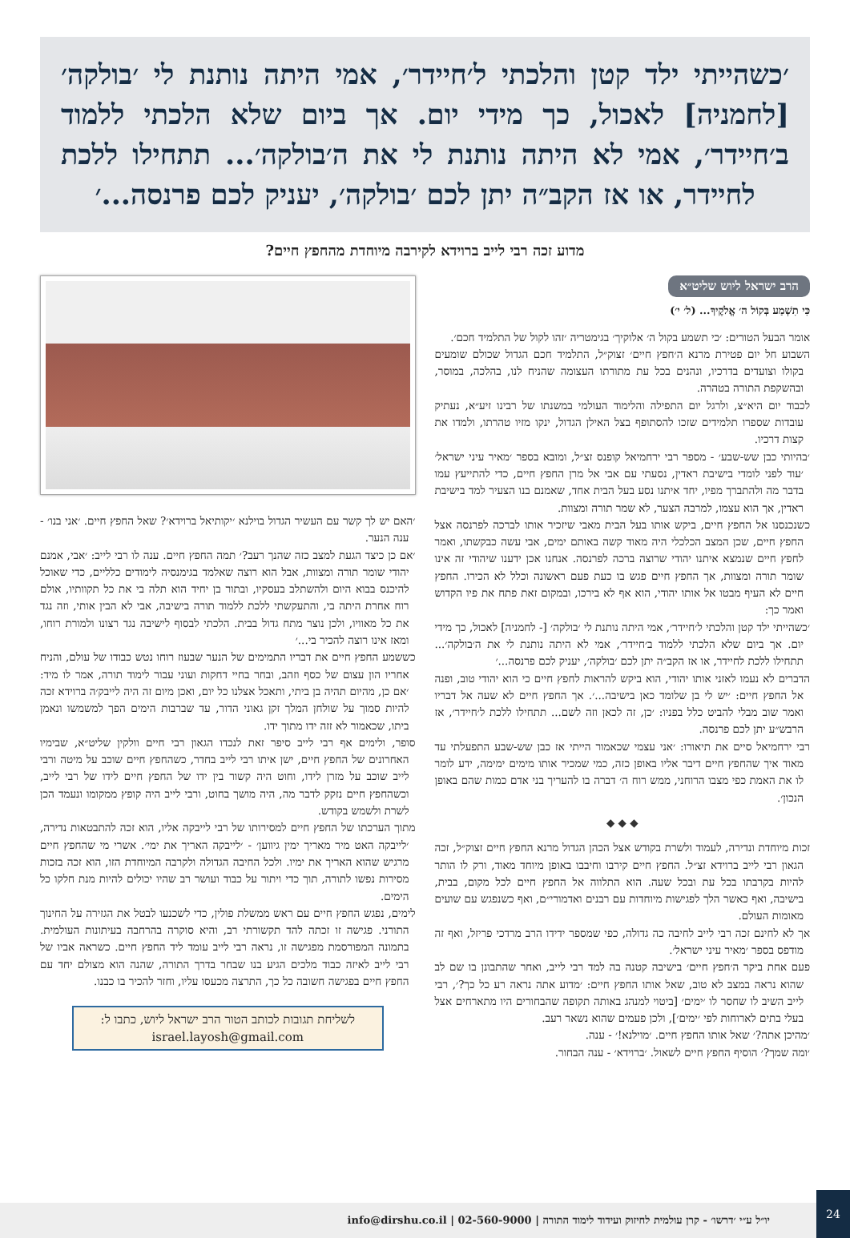׳כשהייתי ילד קטן והלכתי ל׳חיידר׳, אמי היתה נותנת לי ׳בולקה׳ [לחמניה] לאכול, כך מידי יום. אך ביום שלא הלכתי ללמוד ב׳חיידר׳, אמי לא היתה נותנת לי את ה׳בולקה׳... תתחילו ללכת לחיידר, או אז הקב״ה יתן לכם ׳בולקה׳, יעניק לכם פרנסה...׳
מדוע זכה רבי לייב ברוידא לקירבה מיוחדת מהחפץ חיים?
הרב ישראל ליוש שליט״א
כִּי תִשְׁמַע בְּקוֹל ה׳ אֱלֹקֶיךָ... (ל׳ י׳)
אומר הבעל הטורים: ׳כי תשמע בקול ה׳ אלוקיך׳ בגימטריה ׳זהו לקול של התלמיד חכם׳.
השבוע חל יום פטירת מרנא ה׳חפץ חיים׳ זצוק״ל, התלמיד חכם הגדול שכולם שומעים בקולו וצועדים בדרכיו, ונהנים בכל עת מתורתו העצומה שהניח לנו, בהלכה, במוסר, ובהשקפת התורה בטהרה.
לכבוד יום היא״צ, ולרגל יום התפילה והלימוד העולמי במשנתו של רבינו זיע״א, נעתיק עובדות שספרו תלמידים שזכו להסתופף בצל האילן הגדול, ינקו מזיו טהרתו, ולמדו את קצות דרכיו.
׳בהיותי כבן שש-שבע׳ - מספר רבי ירחמיאל קופנס זצ״ל, ומובא בספר ׳מאיר עיני ישראל׳ ׳עוד לפני לומדי בישיבת ראדין, נסעתי עם אבי אל מרן החפץ חיים, כדי להתייעץ עמו בדבר מה ולהתברך מפיו, יחד איתנו נסע בעל הבית אחד, שאמנם בנו הצעיר למד בישיבת ראדין, אך הוא עצמו, למרבה הצער, לא שמר תורה ומצוות.
כשנכנסנו אל החפץ חיים, ביקש אותו בעל הבית מאבי שיזכיר אותו לברכה לפרנסה אצל החפץ חיים, שכן המצב הכלכלי היה מאוד קשה באותם ימים, אבי עשה כבקשתו, ואמר לחפץ חיים שנמצא איתנו יהודי שרוצה ברכה לפרנסה. אנחנו אכן ידענו שיהודי זה אינו שומר תורה ומצוות, אך החפץ חיים פגש בו כעת פעם ראשונה וכלל לא הכירו. החפץ חיים לא העיף מבטו אל אותו יהודי, הוא אף לא בירכו, ובמקום זאת פתח את פיו הקדוש ואמר כך:
׳כשהייתי ילד קטן והלכתי ל׳חיידר׳, אמי היתה נותנת לי ׳בולקה׳ [- לחמניה] לאכול, כך מידי יום. אך ביום שלא הלכתי ללמוד ב׳חיידר׳, אמי לא היתה נותנת לי את ה׳בולקה׳... תתחילו ללכת לחיידר, או אז הקב״ה יתן לכם ׳בולקה׳, יעניק לכם פרנסה...׳
הדברים לא נעמו לאזני אותו יהודי, הוא ביקש להראות לחפץ חיים כי הוא יהודי טוב, ופנה אל החפץ חיים: ׳יש לי בן שלומד כאן בישיבה...׳. אך החפץ חיים לא שעה אל דבריו ואמר שוב מבלי להביט כלל בפניו: ׳כן, זה לכאן וזה לשם... תתחילו ללכת ל׳חיידר׳, אז הרבש״ע יתן לכם פרנסה.
רבי ירחמיאל סיים את תיאורו: ׳אני עצמי שכאמור הייתי אז כבן שש-שבע התפעלתי עד מאוד איך שהחפץ חיים דיבר אליו באופן כזה, כמי שמכיר אותו מימים ימימה, ידע לומר לו את האמת כפי מצבו הרוחני, ממש רוח ה׳ דברה בו להעריך בני אדם כמות שהם באופן הנכון׳.
◆ ◆ ◆
זכות מיוחדת ונדירה, לעמוד ולשרת בקודש אצל הכהן הגדול מרנא החפץ חיים זצוק״ל, זכה הגאון רבי לייב ברוידא זצ״ל. החפץ חיים קירבו וחיבבו באופן מיוחד מאוד, ורק לו הותר להיות בקרבתו בכל עת ובכל שעה. הוא התלווה אל החפץ חיים לכל מקום, בבית, בישיבה, ואף כאשר הלך לפגישות מיוחדות עם רבנים ואדמורי״ם, ואף כשנפגש עם שועים מאומות העולם.
אך לא לחינם זכה רבי לייב לחיבה כה גדולה, כפי שמספר ידידו הרב מרדכי פריזל, ואף זה מודפס בספר ׳מאיר עיני ישראל׳.
פעם אחת ביקר ה׳חפץ חיים׳ בישיבה קטנה בה למד רבי לייב, ואחר שהתבונן בו שם לב שהוא נראה במצב לא טוב, שאל אותו החפץ חיים: ׳מדוע אתה נראה רע כל כך?׳, רבי לייב השיב לו שחסר לו ׳ימים׳ [ביטוי למנהג באותה תקופה שהבחורים היו מתארחים אצל בעלי בתים לארוחות לפי ׳ימים׳], ולכן פעמים שהוא נשאר רעב.
׳מהיכן אתה?׳ שאל אותו החפץ חיים. ׳מוילנא!׳ - ענה.
׳ומה שמך?׳ הוסיף החפץ חיים לשאול. ׳ברוידא׳ - ענה הבחור.
׳האם יש לך קשר עם העשיר הגדול בוילנא ׳יקותיאל ברוידא׳? שאל החפץ חיים. ׳אני בנו׳ - ענה הנער.
׳אם כן כיצד הגעת למצב כזה שהנך רעב?׳ תמה החפץ חיים. ענה לו רבי לייב: ׳אבי, אמנם יהודי שומר תורה ומצוות, אבל הוא רוצה שאלמד בגימנסיה לימודים כלליים, כדי שאוכל להיכנס בבוא היום ולהשתלב בעסקיו, ובתור בן יחיד הוא תלה בי את כל תקוותיו, אולם רוח אחרת היתה בי, והתעקשתי ללכת ללמוד תורה בישיבה, אבי לא הבין אותי, וזה נגד את כל מאוויו, ולכן נוצר מתח גדול בבית. הלכתי לבסוף לישיבה נגד רצונו ולמורת רוחו, ומאז אינו רוצה להכיר בי...׳
כששמע החפץ חיים את דבריו התמימים של הנער שבעוז רוחו נטש כבודו של עולם, והניח אחריו הון עצום של כסף וזהב, ובחר בחיי דחקות ועוני עבור לימוד תורה, אמר לו מיד: ׳אם כן, מהיום תהיה בן ביתי, ותאכל אצלנו כל יום, ואכן מיום זה היה לייבק׳ה ברוידא זכה להיות סמוך על שולחן המלך זקן גאוני הדור, עד שברבות הימים הפך למשמשו ונאמן ביתו, שכאמור לא זזה ידו מתוך ידו.
סופר, ולימים אף רבי לייב סיפר זאת לנכדו הגאון רבי חיים וולקין שליט״א, שבימיו האחרונים של החפץ חיים, ישן איתו רבי לייב בחדר, כשהחפץ חיים שוכב על מיטה ורבי לייב שוכב על מזרן לידו, וחוט היה קשור בין ידו של החפץ חיים לידו של רבי לייב, וכשהחפץ חיים נזקק לדבר מה, היה מושך בחוט, ורבי לייב היה קופץ ממקומו ונעמד הכן לשרת ולשמש בקודש.
מתוך הערכתו של החפץ חיים למסירותו של רבי לייבקה אליו, הוא זכה להתבטאות נדירה, ׳לייבקה האט מיר מאריך ימין גיווען׳ - ׳לייבקה האריך את ימי׳. אשרי מי שהחפץ חיים מרגיש שהוא האריך את ימיו. ולכל החיבה הגדולה ולקרבה המיוחדת הזו, הוא זכה בזכות מסירות נפשו לתורה, תוך כדי ויתור על כבוד ועושר רב שהיו יכולים להיות מנת חלקו כל הימים.
לימים, נפגש החפץ חיים עם ראש ממשלת פולין, כדי לשכנעו לבטל את הגזירה על החינוך התורני. פגישה זו זכתה להד תקשורתי רב, והיא סוקרה בהרחבה בעיתונות העולמית. בתמונה המפורסמת מפגישה זו, נראה רבי לייב עומד ליד החפץ חיים. כשראה אביו של רבי לייב לאיזה כבוד מלכים הגיע בנו שבחר בדרך התורה, שהנה הוא מצולם יחד עם החפץ חיים בפגישה חשובה כל כך, התרצה מכעסו עליו, וחזר להכיר בו כבנו.
לשליחת תגובות לכותב הטור הרב ישראל ליוש, כתבו ל:
israel.layosh@gmail.com
יו״ל ע״י ׳דרשו׳ - קרן עולמית לחיזוק ועידוד לימוד התורה | 02-560-9000 | info@dirshu.co.il
24